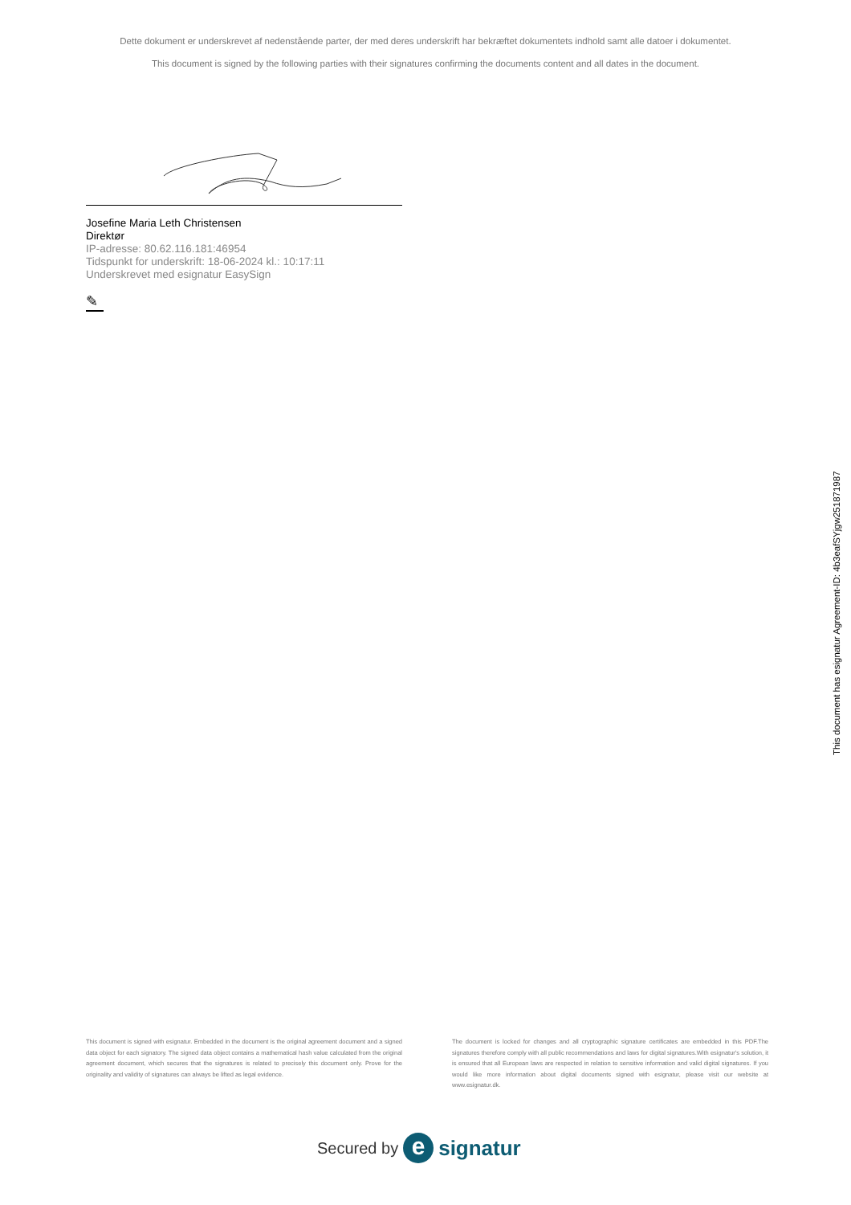Dette dokument er underskrevet af nedenstående parter, der med deres underskrift har bekræftet dokumentets indhold samt alle datoer i dokumentet.
This document is signed by the following parties with their signatures confirming the documents content and all dates in the document.
Josefine Maria Leth Christensen
Direktør
IP-adresse: 80.62.116.181:46954
Tidspunkt for underskrift: 18-06-2024 kl.: 10:17:11
Underskrevet med esignatur EasySign
✎
This document has esignatur Agreement-ID: 4b3eafSYjgw251871987
This document is signed with esignatur. Embedded in the document is the original agreement document and a signed data object for each signatory. The signed data object contains a mathematical hash value calculated from the original agreement document, which secures that the signatures is related to precisely this document only. Prove for the originality and validity of signatures can always be lifted as legal evidence.
The document is locked for changes and all cryptographic signature certificates are embedded in this PDF.The signatures therefore comply with all public recommendations and laws for digital signatures.With esignatur's solution, it is ensured that all European laws are respected in relation to sensitive information and valid digital signatures. If you would like more information about digital documents signed with esignatur, please visit our website at www.esignatur.dk.
Secured by e signatur